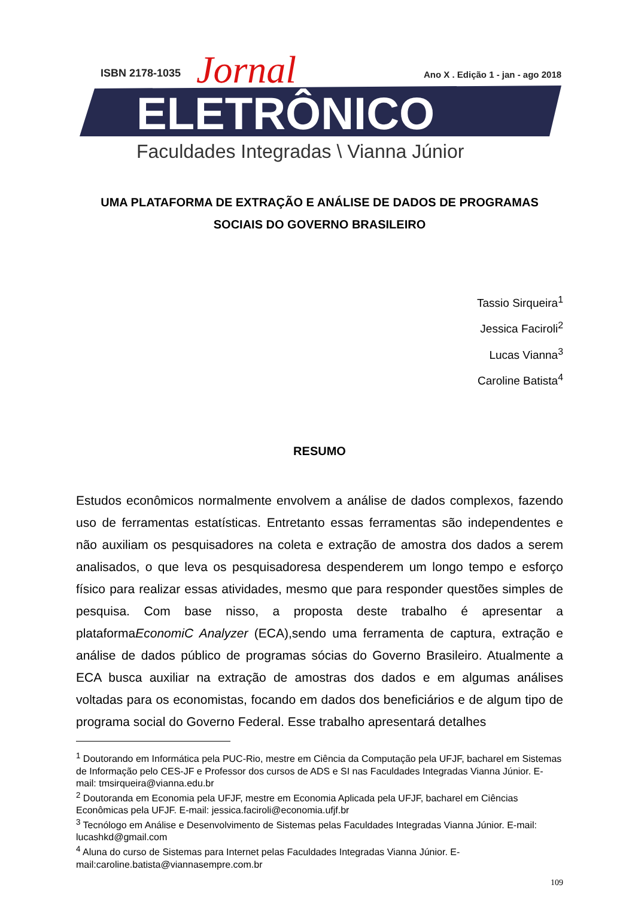ISBN 2178-1035
Jornal
Ano X . Edição 1 - jan - ago 2018
ELETRÔNICO
Faculdades Integradas \ Vianna Júnior
UMA PLATAFORMA DE EXTRAÇÃO E ANÁLISE DE DADOS DE PROGRAMAS SOCIAIS DO GOVERNO BRASILEIRO
Tassio Sirqueira<sup>1</sup>
Jessica Faciroli<sup>2</sup>
Lucas Vianna<sup>3</sup>
Caroline Batista<sup>4</sup>
RESUMO
Estudos econômicos normalmente envolvem a análise de dados complexos, fazendo uso de ferramentas estatísticas. Entretanto essas ferramentas são independentes e não auxiliam os pesquisadores na coleta e extração de amostra dos dados a serem analisados, o que leva os pesquisadoresa despenderem um longo tempo e esforço físico para realizar essas atividades, mesmo que para responder questões simples de pesquisa. Com base nisso, a proposta deste trabalho é apresentar a plataformaEconomiC Analyzer (ECA),sendo uma ferramenta de captura, extração e análise de dados público de programas sócias do Governo Brasileiro. Atualmente a ECA busca auxiliar na extração de amostras dos dados e em algumas análises voltadas para os economistas, focando em dados dos beneficiários e de algum tipo de programa social do Governo Federal. Esse trabalho apresentará detalhes
<sup>1</sup> Doutorando em Informática pela PUC-Rio, mestre em Ciência da Computação pela UFJF, bacharel em Sistemas de Informação pelo CES-JF e Professor dos cursos de ADS e SI nas Faculdades Integradas Vianna Júnior. E-mail: tmsirqueira@vianna.edu.br
<sup>2</sup> Doutoranda em Economia pela UFJF, mestre em Economia Aplicada pela UFJF, bacharel em Ciências Econômicas pela UFJF. E-mail: jessica.faciroli@economia.ufjf.br
<sup>3</sup> Tecnólogo em Análise e Desenvolvimento de Sistemas pelas Faculdades Integradas Vianna Júnior. E-mail: lucashkd@gmail.com
<sup>4</sup> Aluna do curso de Sistemas para Internet pelas Faculdades Integradas Vianna Júnior. E-mail:caroline.batista@viannasempre.com.br
109